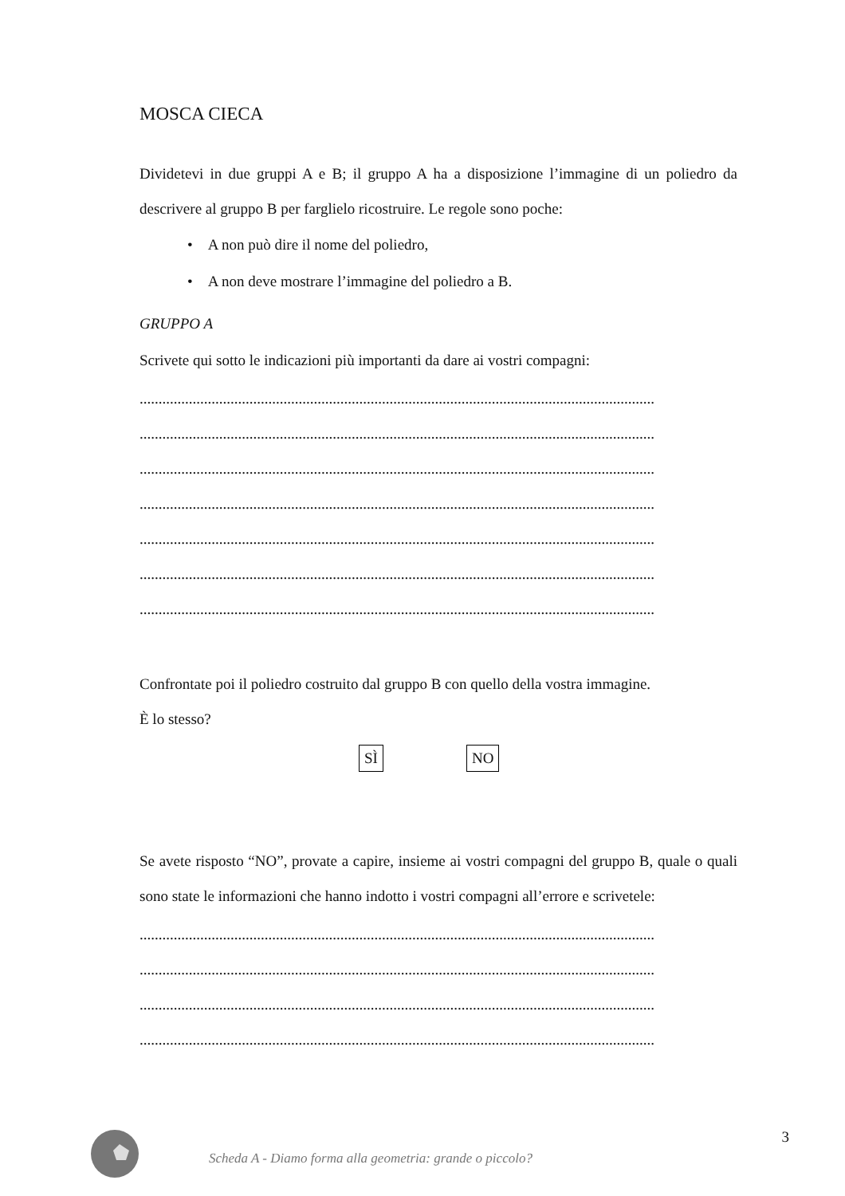MOSCA CIECA
Dividetevi in due gruppi A e B; il gruppo A ha a disposizione l’immagine di un poliedro da descrivere al gruppo B per farglielo ricostruire. Le regole sono poche:
• A non può dire il nome del poliedro,
• A non deve mostrare l’immagine del poliedro a B.
GRUPPO A
Scrivete qui sotto le indicazioni più importanti da dare ai vostri compagni:
........................................................................................................................................
........................................................................................................................................
........................................................................................................................................
........................................................................................................................................
........................................................................................................................................
........................................................................................................................................
........................................................................................................................................
Confrontate poi il poliedro costruito dal gruppo B con quello della vostra immagine.
È lo stesso?
SÌ NO
Se avete risposto “NO”, provate a capire, insieme ai vostri compagni del gruppo B, quale o quali sono state le informazioni che hanno indotto i vostri compagni all’errore e scrivetele:
........................................................................................................................................
........................................................................................................................................
........................................................................................................................................
........................................................................................................................................
3
Scheda A - Diamo forma alla geometria: grande o piccolo?